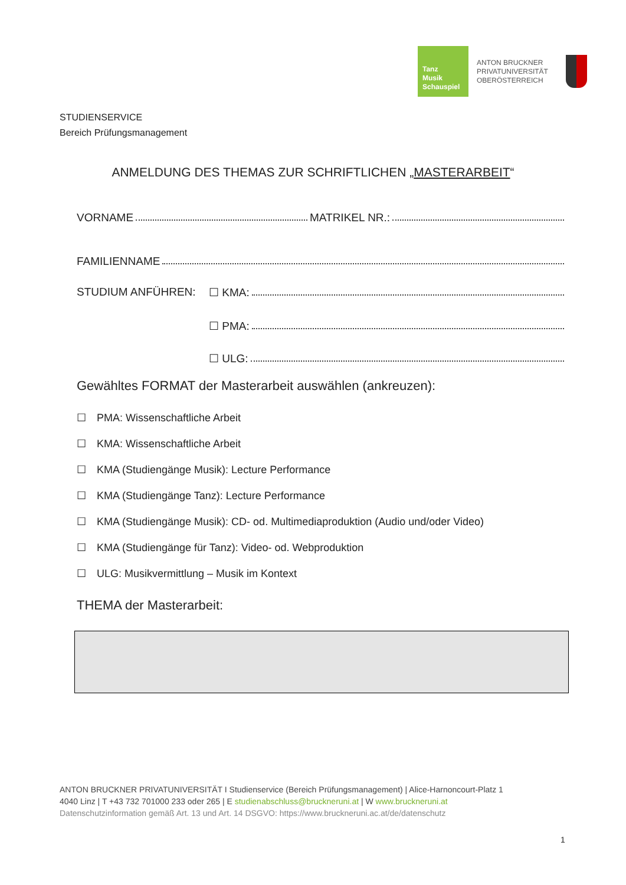Tanz
Musik
Schauspiel
ANTON BRUCKNER
PRIVATUNIVERSITÄT
OBERÖSTERREICH
STUDIENSERVICE
Bereich Prüfungsmanagement
ANMELDUNG DES THEMAS ZUR SCHRIFTLICHEN „MASTERARBEIT“
VORNAME MATRIKEL NR.:
FAMILIENNAME
STUDIUM ANFÜHREN: ☐ KMA:
☐ PMA:
☐ ULG:
Gewähltes FORMAT der Masterarbeit auswählen (ankreuzen):
☐ PMA: Wissenschaftliche Arbeit
☐ KMA: Wissenschaftliche Arbeit
☐ KMA (Studiengänge Musik): Lecture Performance
☐ KMA (Studiengänge Tanz): Lecture Performance
☐ KMA (Studiengänge Musik): CD- od. Multimediaproduktion (Audio und/oder Video)
☐ KMA (Studiengänge für Tanz): Video- od. Webproduktion
☐ ULG: Musikvermittlung – Musik im Kontext
THEMA der Masterarbeit:
ANTON BRUCKNER PRIVATUNIVERSITÄT I Studienservice (Bereich Prüfungsmanagement) | Alice-Harnoncourt-Platz 1
4040 Linz | T +43 732 701000 233 oder 265 | E studienabschluss@bruckneruni.at | W www.bruckneruni.at
Datenschutzinformation gemäß Art. 13 und Art. 14 DSGVO: https://www.bruckneruni.ac.at/de/datenschutz
1